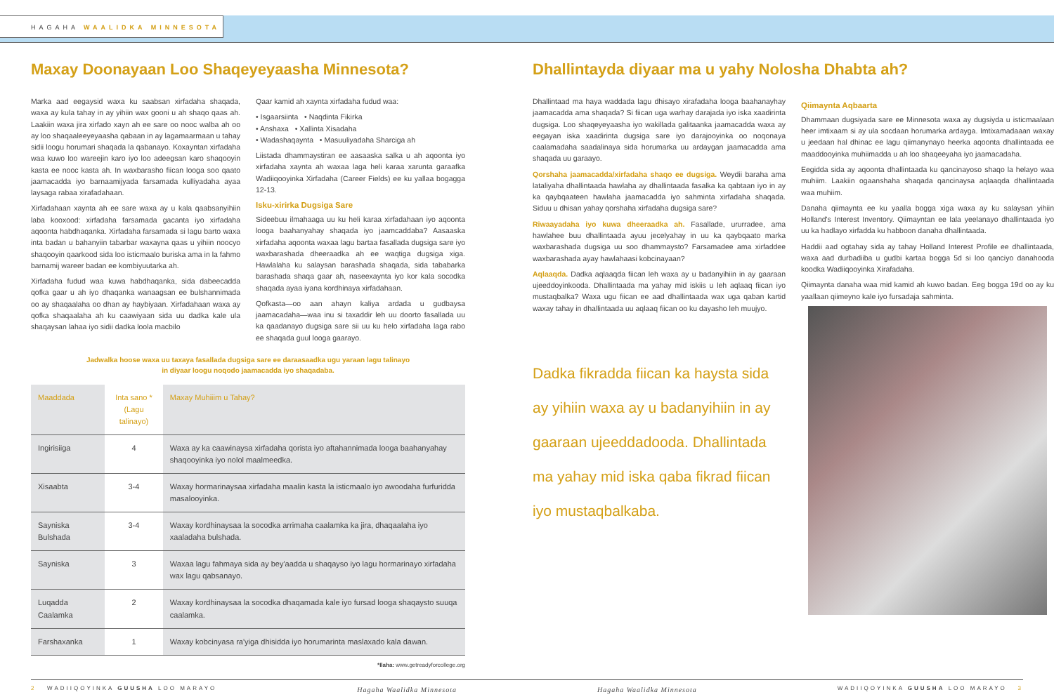HAGAHA WAALIDKA MINNESOTA
Maxay Doonayaan Loo Shaqeyeyaasha Minnesota?
Marka aad eegaysid waxa ku saabsan xirfadaha shaqada, waxa ay kula tahay in ay yihiin wax gooni u ah shaqo qaas ah. Laakiin waxa jira xirfado xayn ah ee sare oo nooc walba ah oo ay loo shaqaaleeyeyaasha qabaan in ay lagamaarmaan u tahay sidii loogu horumari shaqada la qabanayo. Koxayntan xirfadaha waa kuwo loo wareejin karo iyo loo adeegsan karo shaqooyin kasta ee nooc kasta ah. In waxbarasho fiican looga soo qaato jaamacadda iyo barnaamijyada farsamada kulliyadaha ayaa laysaga rabaa xirafadahaan.
Xirfadahaan xaynta ah ee sare waxa ay u kala qaabsanyihiin laba kooxood: xirfadaha farsamada gacanta iyo xirfadaha aqoonta habdhaqanka. Xirfadaha farsamada si lagu barto waxa inta badan u bahanyiin tabarbar waxayna qaas u yihiin noocyo shaqooyin qaarkood sida loo isticmaalo buriska ama in la fahmo barnamij wareer badan ee kombiyuutarka ah.
Xirfadaha fudud waa kuwa habdhaqanka, sida dabeecadda qofka gaar u ah iyo dhaqanka wanaagsan ee bulshannimada oo ay shaqaalaha oo dhan ay haybiyaan. Xirfadahaan waxa ay qofka shaqaalaha ah ku caawiyaan sida uu dadka kale ula shaqaysan lahaa iyo sidii dadka loola macbilo
Qaar kamid ah xaynta xirfadaha fudud waa:
• Isgaarsiinta • Naqdinta Fikirka
• Anshaxa • Xallinta Xisadaha
• Wadashaqaynta • Masuuliyadaha Sharciga ah
Liistada dhammaystiran ee aasaaska salka u ah aqoonta iyo xirfadaha xaynta ah waxaa laga heli karaa xarunta garaafka Wadiiqooyinka Xirfadaha (Career Fields) ee ku yallaa bogagga 12-13.
Isku-xirirka Dugsiga Sare
Sideebuu ilmahaaga uu ku heli karaa xirfadahaan iyo aqoonta looga baahanyahay shaqada iyo jaamcaddaba? Aasaaska xirfadaha aqoonta waxaa lagu bartaa fasallada dugsiga sare iyo waxbarashada dheeraadka ah ee waqtiga dugsiga xiga. Hawlalaha ku salaysan barashada shaqada, sida tababarka barashada shaqa gaar ah, naseexaynta iyo kor kala socodka shaqada ayaa iyana kordhinaya xirfadahaan.
Qofkasta—oo aan ahayn kaliya ardada u gudbaysa jaamacadaha—waa inu si taxaddir leh uu doorto fasallada uu ka qaadanayo dugsiga sare sii uu ku helo xirfadaha laga rabo ee shaqada guul looga gaarayo.
Jadwalka hoose waxa uu taxaya fasallada dugsiga sare ee daraasaadka ugu yaraan lagu talinayo
in diyaar loogu noqodo jaamacadda iyo shaqadaba.
| Maaddada | Inta sano * (Lagu talinayo) | Maxay Muhiiim u Tahay? |
| --- | --- | --- |
| Ingirisiiga | 4 | Waxa ay ka caawinaysa xirfadaha qorista iyo aftahannimada looga baahanyahay shaqooyinka iyo nolol maalmeedka. |
| Xisaabta | 3-4 | Waxay hormarinaysaa xirfadaha maalin kasta la isticmaalo iyo awoodaha furfuridda masalooyinka. |
| Sayniska Bulshada | 3-4 | Waxay kordhinaysaa la socodka arrimaha caalamka ka jira, dhaqaalaha iyo xaaladaha bulshada. |
| Sayniska | 3 | Waxaa lagu fahmaya sida ay bey'aadda u shaqayso iyo lagu hormarinayo xirfadaha wax lagu qabsanayo. |
| Luqadda Caalamka | 2 | Waxay kordhinaysaa la socodka dhaqamada kale iyo fursad looga shaqaysto suuqa caalamka. |
| Farshaxanka | 1 | Waxay kobcinyasa ra'yiga dhisidda iyo horumarinta maslaxado kala dawan. |
*Ilaha: www.getreadyforcollege.org
Dhallintayda diyaar ma u yahy Nolosha Dhabta ah?
Dhallintaad ma haya waddada lagu dhisayo xirafadaha looga baahanayhay jaamacadda ama shaqada? Si fiican uga warhay darajada iyo iska xaadirinta dugsiga. Loo shaqeyeyaasha iyo wakillada galitaanka jaamacadda waxa ay eegayan iska xaadirinta dugsiga sare iyo darajooyinka oo noqonaya caalamadaha saadalinaya sida horumarka uu ardaygan jaamacadda ama shaqada uu garaayo.
Qorshaha jaamacadda/xirfadaha shaqo ee dugsiga. Weydii baraha ama lataliyaha dhallintaada hawlaha ay dhallintaada fasalka ka qabtaan iyo in ay ka qaybqaateen hawlaha jaamacadda iyo sahminta xirfadaha shaqada. Siduu u dhisan yahay qorshaha xirfadaha dugsiga sare?
Riwaayadaha iyo kuwa dheeraadka ah. Fasallade, ururradee, ama hawlahee buu dhallintaada ayuu jecelyahay in uu ka qaybqaato marka waxbarashada dugsiga uu soo dhammaysto? Farsamadee ama xirfaddee waxbarashada ayay hawlahaasi kobcinayaan?
Aqlaaqda. Dadka aqlaaqda fiican leh waxa ay u badanyihiin in ay gaaraan ujeeddoyinkooda. Dhallintaada ma yahay mid iskiis u leh aqlaaq fiican iyo mustaqbalka? Waxa ugu fiican ee aad dhallintaada wax uga qaban kartid waxay tahay in dhallintaada uu aqlaaq fiican oo ku dayasho leh muujyo.
Dadka fikradda fiican ka haysta sida ay yihiin waxa ay u badanyihiin in ay gaaraan ujeeddadooda. Dhallintada ma yahay mid iska qaba fikrad fiican iyo mustaqbalkaba.
Qiimaynta Aqbaarta
Dhammaan dugsiyada sare ee Minnesota waxa ay dugsiyda u isticmaalaan heer imtixaam si ay ula socdaan horumarka ardayga. Imtixamadaaan waxay u jeedaan hal dhinac ee lagu qiimanynayo heerka aqoonta dhallintaada ee maaddooyinka muhiimadda u ah loo shaqeeyaha iyo jaamacadaha.
Eegidda sida ay aqoonta dhallintaada ku qancinayoso shaqo la helayo waa muhiim. Laakiin ogaanshaha shaqada qancinaysa aqlaaqda dhallintaada waa muhiim.
Danaha qiimaynta ee ku yaalla bogga xiga waxa ay ku salaysan yihiin Holland's Interest Inventory. Qiimayntan ee lala yeelanayo dhallintaada iyo uu ka hadlayo xirfadda ku habboon danaha dhallintaada.
Haddii aad ogtahay sida ay tahay Holland Interest Profile ee dhallintaada, waxa aad durbadiiba u gudbi kartaa bogga 5d si loo qanciyo danahooda koodka Wadiiqooyinka Xirafadaha.
Qiimaynta danaha waa mid kamid ah kuwo badan. Eeg bogga 19d oo ay ku yaallaan qiimeyno kale iyo fursadaja sahminta.
2 WADIIQOYINKA GUUSHA LOO MARAYO Hagaha Waalidka Minnesota Hagaha Waalidka Minnesota WADIIQOYINKA GUUSHA LOO MARAYO 3